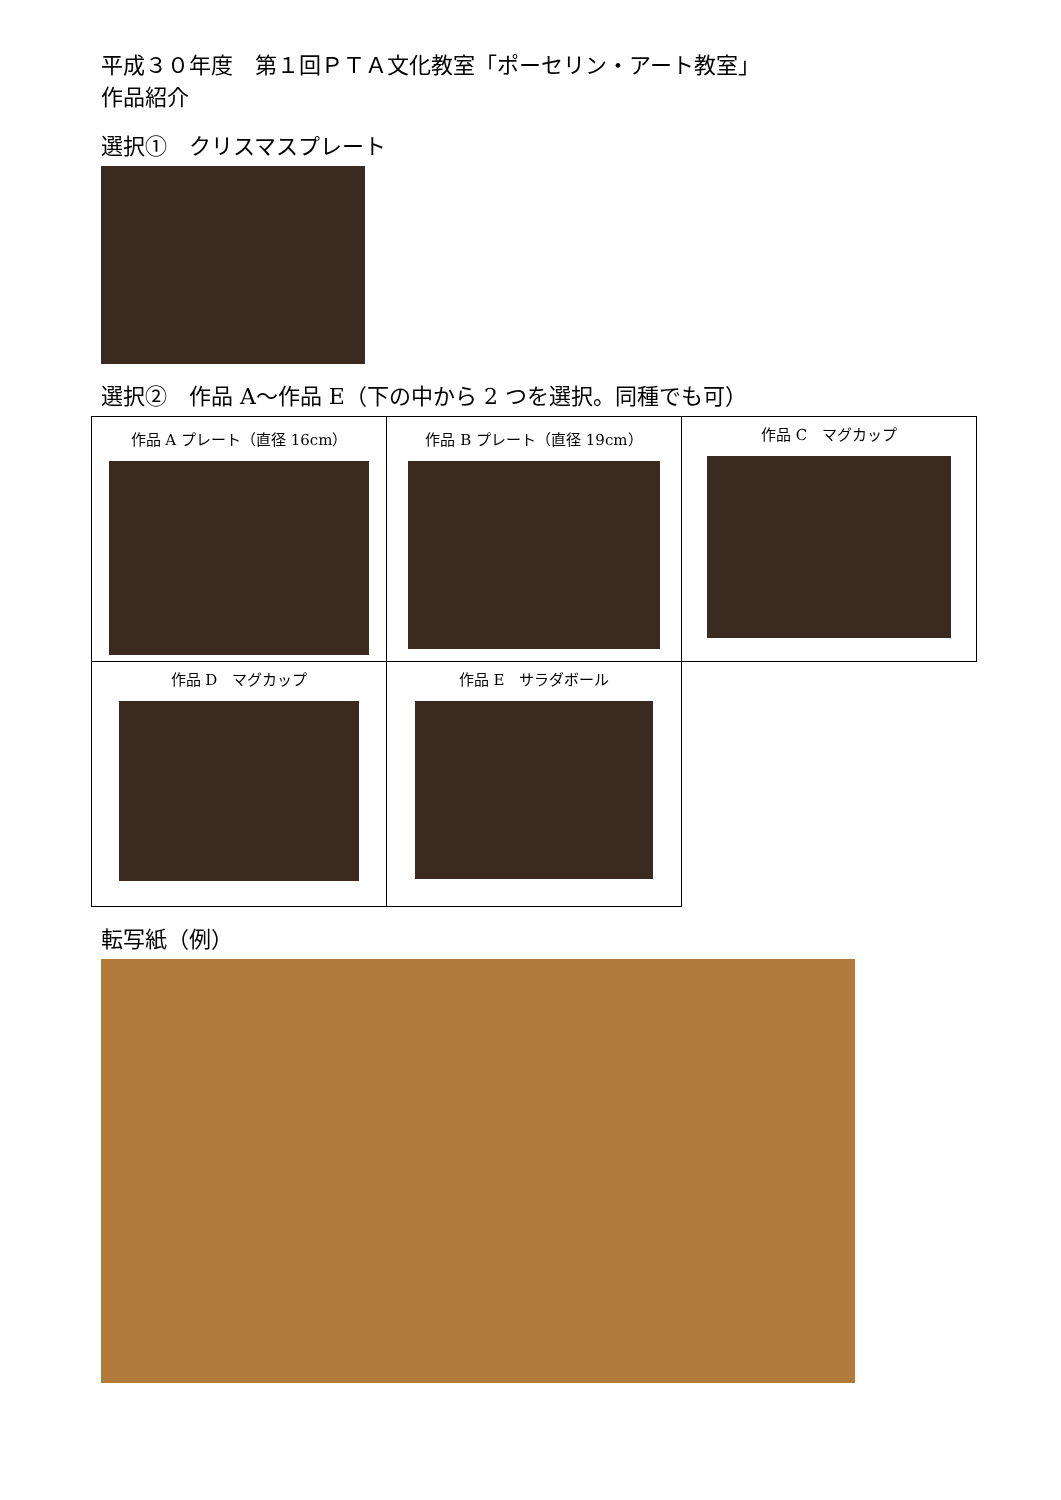平成３０年度　第１回ＰＴＡ文化教室「ポーセリン・アート教室」
作品紹介
選択①　クリスマスプレート
選択②　作品 A～作品 E（下の中から 2 つを選択。同種でも可）
| 作品 A プレート（直径 16cm） | 作品 B プレート（直径 19cm） | 作品 C マグカップ |
| 作品 D マグカップ | 作品 E サラダボール | |
転写紙（例）